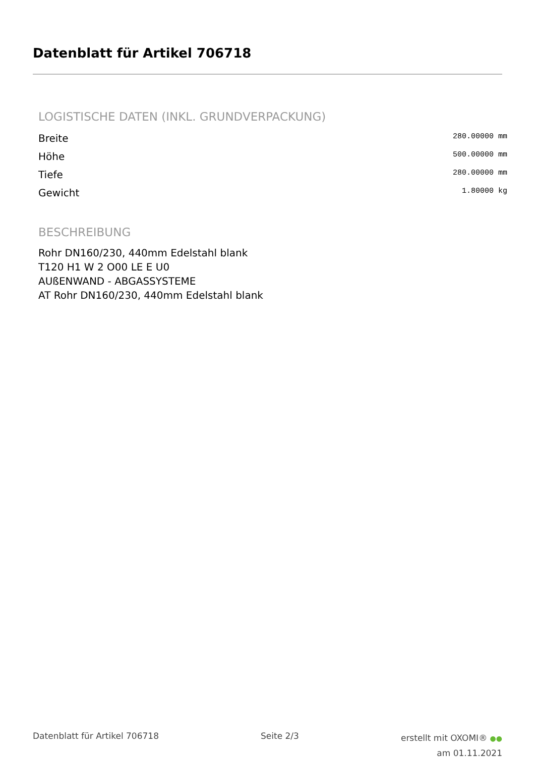Datenblatt für Artikel 706718
LOGISTISCHE DATEN (INKL. GRUNDVERPACKUNG)
| Breite | 280.00000 mm |
| Höhe | 500.00000 mm |
| Tiefe | 280.00000 mm |
| Gewicht | 1.80000 kg |
BESCHREIBUNG
Rohr DN160/230, 440mm Edelstahl blank
T120 H1 W 2 O00 LE E U0
AUßENWAND - ABGASSYSTEME
AT Rohr DN160/230, 440mm Edelstahl blank
Datenblatt für Artikel 706718 Seite 2/3
erstellt mit OXOMI® ●●
am 01.11.2021